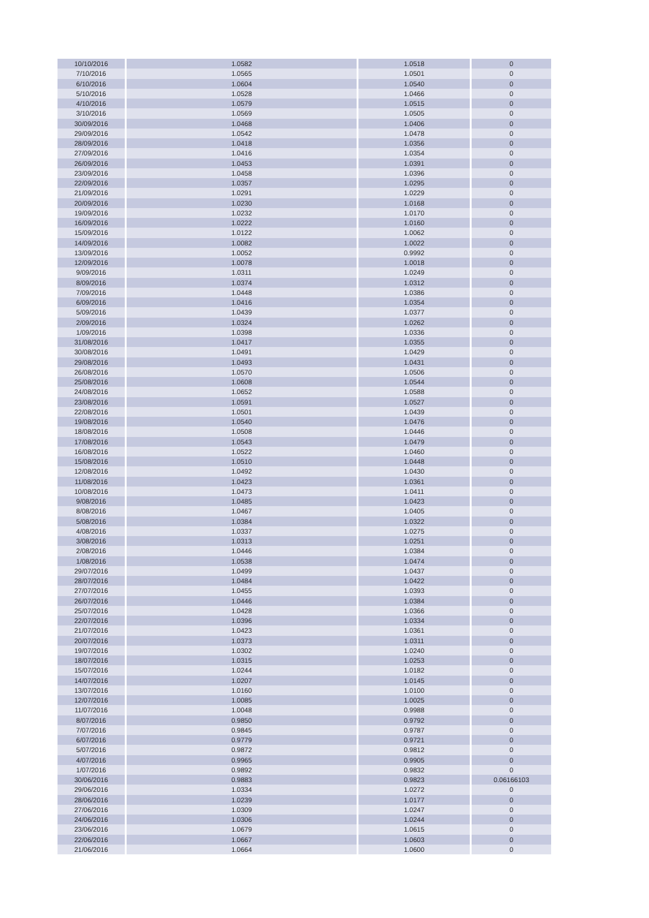| 10/10/2016 | 1.0582 | 1.0518 | 0 |
| 7/10/2016 | 1.0565 | 1.0501 | 0 |
| 6/10/2016 | 1.0604 | 1.0540 | 0 |
| 5/10/2016 | 1.0528 | 1.0466 | 0 |
| 4/10/2016 | 1.0579 | 1.0515 | 0 |
| 3/10/2016 | 1.0569 | 1.0505 | 0 |
| 30/09/2016 | 1.0468 | 1.0406 | 0 |
| 29/09/2016 | 1.0542 | 1.0478 | 0 |
| 28/09/2016 | 1.0418 | 1.0356 | 0 |
| 27/09/2016 | 1.0416 | 1.0354 | 0 |
| 26/09/2016 | 1.0453 | 1.0391 | 0 |
| 23/09/2016 | 1.0458 | 1.0396 | 0 |
| 22/09/2016 | 1.0357 | 1.0295 | 0 |
| 21/09/2016 | 1.0291 | 1.0229 | 0 |
| 20/09/2016 | 1.0230 | 1.0168 | 0 |
| 19/09/2016 | 1.0232 | 1.0170 | 0 |
| 16/09/2016 | 1.0222 | 1.0160 | 0 |
| 15/09/2016 | 1.0122 | 1.0062 | 0 |
| 14/09/2016 | 1.0082 | 1.0022 | 0 |
| 13/09/2016 | 1.0052 | 0.9992 | 0 |
| 12/09/2016 | 1.0078 | 1.0018 | 0 |
| 9/09/2016 | 1.0311 | 1.0249 | 0 |
| 8/09/2016 | 1.0374 | 1.0312 | 0 |
| 7/09/2016 | 1.0448 | 1.0386 | 0 |
| 6/09/2016 | 1.0416 | 1.0354 | 0 |
| 5/09/2016 | 1.0439 | 1.0377 | 0 |
| 2/09/2016 | 1.0324 | 1.0262 | 0 |
| 1/09/2016 | 1.0398 | 1.0336 | 0 |
| 31/08/2016 | 1.0417 | 1.0355 | 0 |
| 30/08/2016 | 1.0491 | 1.0429 | 0 |
| 29/08/2016 | 1.0493 | 1.0431 | 0 |
| 26/08/2016 | 1.0570 | 1.0506 | 0 |
| 25/08/2016 | 1.0608 | 1.0544 | 0 |
| 24/08/2016 | 1.0652 | 1.0588 | 0 |
| 23/08/2016 | 1.0591 | 1.0527 | 0 |
| 22/08/2016 | 1.0501 | 1.0439 | 0 |
| 19/08/2016 | 1.0540 | 1.0476 | 0 |
| 18/08/2016 | 1.0508 | 1.0446 | 0 |
| 17/08/2016 | 1.0543 | 1.0479 | 0 |
| 16/08/2016 | 1.0522 | 1.0460 | 0 |
| 15/08/2016 | 1.0510 | 1.0448 | 0 |
| 12/08/2016 | 1.0492 | 1.0430 | 0 |
| 11/08/2016 | 1.0423 | 1.0361 | 0 |
| 10/08/2016 | 1.0473 | 1.0411 | 0 |
| 9/08/2016 | 1.0485 | 1.0423 | 0 |
| 8/08/2016 | 1.0467 | 1.0405 | 0 |
| 5/08/2016 | 1.0384 | 1.0322 | 0 |
| 4/08/2016 | 1.0337 | 1.0275 | 0 |
| 3/08/2016 | 1.0313 | 1.0251 | 0 |
| 2/08/2016 | 1.0446 | 1.0384 | 0 |
| 1/08/2016 | 1.0538 | 1.0474 | 0 |
| 29/07/2016 | 1.0499 | 1.0437 | 0 |
| 28/07/2016 | 1.0484 | 1.0422 | 0 |
| 27/07/2016 | 1.0455 | 1.0393 | 0 |
| 26/07/2016 | 1.0446 | 1.0384 | 0 |
| 25/07/2016 | 1.0428 | 1.0366 | 0 |
| 22/07/2016 | 1.0396 | 1.0334 | 0 |
| 21/07/2016 | 1.0423 | 1.0361 | 0 |
| 20/07/2016 | 1.0373 | 1.0311 | 0 |
| 19/07/2016 | 1.0302 | 1.0240 | 0 |
| 18/07/2016 | 1.0315 | 1.0253 | 0 |
| 15/07/2016 | 1.0244 | 1.0182 | 0 |
| 14/07/2016 | 1.0207 | 1.0145 | 0 |
| 13/07/2016 | 1.0160 | 1.0100 | 0 |
| 12/07/2016 | 1.0085 | 1.0025 | 0 |
| 11/07/2016 | 1.0048 | 0.9988 | 0 |
| 8/07/2016 | 0.9850 | 0.9792 | 0 |
| 7/07/2016 | 0.9845 | 0.9787 | 0 |
| 6/07/2016 | 0.9779 | 0.9721 | 0 |
| 5/07/2016 | 0.9872 | 0.9812 | 0 |
| 4/07/2016 | 0.9965 | 0.9905 | 0 |
| 1/07/2016 | 0.9892 | 0.9832 | 0 |
| 30/06/2016 | 0.9883 | 0.9823 | 0.06166103 |
| 29/06/2016 | 1.0334 | 1.0272 | 0 |
| 28/06/2016 | 1.0239 | 1.0177 | 0 |
| 27/06/2016 | 1.0309 | 1.0247 | 0 |
| 24/06/2016 | 1.0306 | 1.0244 | 0 |
| 23/06/2016 | 1.0679 | 1.0615 | 0 |
| 22/06/2016 | 1.0667 | 1.0603 | 0 |
| 21/06/2016 | 1.0664 | 1.0600 | 0 |